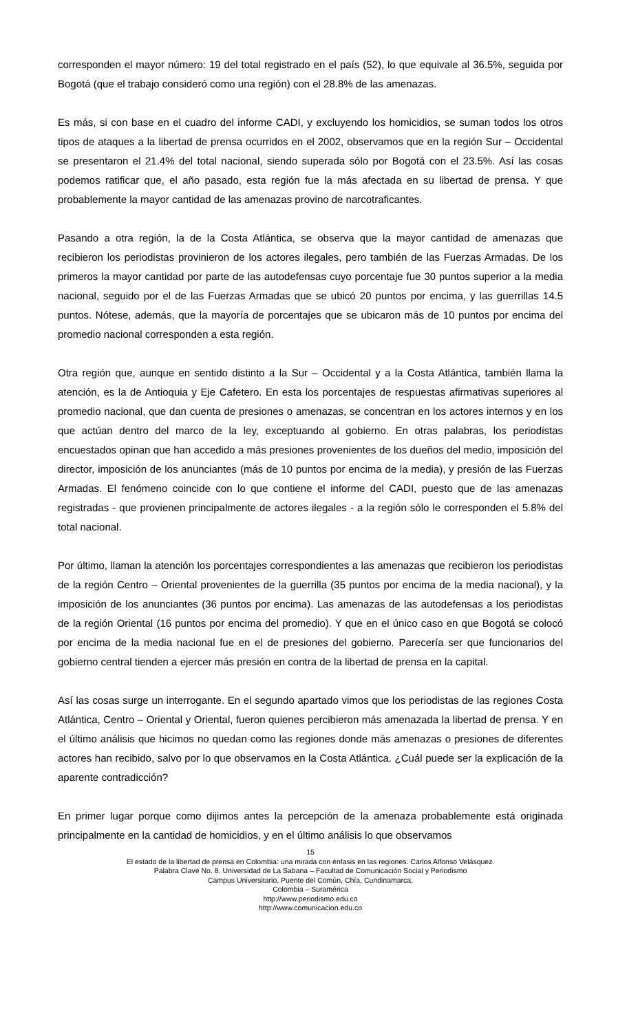corresponden el mayor número: 19 del total registrado en el país (52), lo que equivale al 36.5%, seguida por Bogotá (que el trabajo consideró como una región) con el 28.8% de las amenazas.
Es más, si con base en el cuadro del informe CADI, y excluyendo los homicidios, se suman todos los otros tipos de ataques a la libertad de prensa ocurridos en el 2002, observamos que en la región Sur – Occidental se presentaron el 21.4% del total nacional, siendo superada sólo por Bogotá con el 23.5%. Así las cosas podemos ratificar que, el año pasado, esta región fue la más afectada en su libertad de prensa. Y que probablemente la mayor cantidad de las amenazas provino de narcotraficantes.
Pasando a otra región, la de la Costa Atlántica, se observa que la mayor cantidad de amenazas que recibieron los periodistas provinieron de los actores ilegales, pero también de las Fuerzas Armadas. De los primeros la mayor cantidad por parte de las autodefensas cuyo porcentaje fue 30 puntos superior a la media nacional, seguido por el de las Fuerzas Armadas que se ubicó 20 puntos por encima, y las guerrillas 14.5 puntos. Nótese, además, que la mayoría de porcentajes que se ubicaron más de 10 puntos por encima del promedio nacional corresponden a esta región.
Otra región que, aunque en sentido distinto a la Sur – Occidental y a la Costa Atlántica, también llama la atención, es la de Antioquia y Eje Cafetero. En esta los porcentajes de respuestas afirmativas superiores al promedio nacional, que dan cuenta de presiones o amenazas, se concentran en los actores internos y en los que actúan dentro del marco de la ley, exceptuando al gobierno. En otras palabras, los periodistas encuestados opinan que han accedido a más presiones provenientes de los dueños del medio, imposición del director, imposición de los anunciantes (más de 10 puntos por encima de la media), y presión de las Fuerzas Armadas. El fenómeno coincide con lo que contiene el informe del CADI, puesto que de las amenazas registradas - que provienen principalmente de actores ilegales - a la región sólo le corresponden el 5.8% del total nacional.
Por último, llaman la atención los porcentajes correspondientes a las amenazas que recibieron los periodistas de la región Centro – Oriental provenientes de la guerrilla (35 puntos por encima de la media nacional), y la imposición de los anunciantes (36 puntos por encima). Las amenazas de las autodefensas a los periodistas de la región Oriental (16 puntos por encima del promedio). Y que en el único caso en que Bogotá se colocó por encima de la media nacional fue en el de presiones del gobierno. Parecería ser que funcionarios del gobierno central tienden a ejercer más presión en contra de la libertad de prensa en la capital.
Así las cosas surge un interrogante. En el segundo apartado vimos que los periodistas de las regiones Costa Atlántica, Centro – Oriental y Oriental, fueron quienes percibieron más amenazada la libertad de prensa. Y en el último análisis que hicimos no quedan como las regiones donde más amenazas o presiones de diferentes actores han recibido, salvo por lo que observamos en la Costa Atlántica. ¿Cuál puede ser la explicación de la aparente contradicción?
En primer lugar porque como dijimos antes la percepción de la amenaza probablemente está originada principalmente en la cantidad de homicidios, y en el último análisis lo que observamos
15
El estado de la libertad de prensa en Colombia: una mirada con énfasis en las regiones. Carlos Alfonso Velásquez.
Palabra Clave No. 8. Universidad de La Sabana – Facultad de Comunicación Social y Periodismo
Campus Universitario, Puente del Común, Chía, Cundinamarca.
Colombia – Suramérica
http://www.periodismo.edu.co
http://www.comunicacion.edu.co